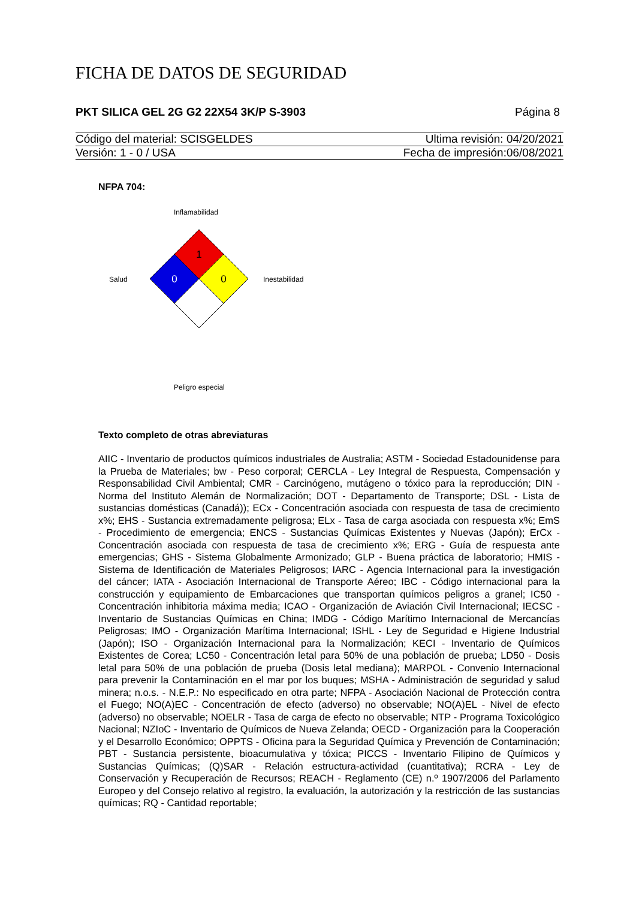FICHA DE DATOS DE SEGURIDAD
PKT SILICA GEL 2G G2 22X54 3K/P S-3903 Página 8
Código del material: SCISGELDES Ultima revisión: 04/20/2021
Versión: 1 - 0 / USA Fecha de impresión:06/08/2021
NFPA 704:
Inflamabilidad
Salud Inestabilidad
Peligro especial
1
0
0
Texto completo de otras abreviaturas
AIIC - Inventario de productos químicos industriales de Australia; ASTM - Sociedad Estadounidense para la Prueba de Materiales; bw - Peso corporal; CERCLA - Ley Integral de Respuesta, Compensación y Responsabilidad Civil Ambiental; CMR - Carcinógeno, mutágeno o tóxico para la reproducción; DIN - Norma del Instituto Alemán de Normalización; DOT - Departamento de Transporte; DSL - Lista de sustancias domésticas (Canadá)); ECx - Concentración asociada con respuesta de tasa de crecimiento x%; EHS - Sustancia extremadamente peligrosa; ELx - Tasa de carga asociada con respuesta x%; EmS - Procedimiento de emergencia; ENCS - Sustancias Químicas Existentes y Nuevas (Japón); ErCx - Concentración asociada con respuesta de tasa de crecimiento x%; ERG - Guía de respuesta ante emergencias; GHS - Sistema Globalmente Armonizado; GLP - Buena práctica de laboratorio; HMIS - Sistema de Identificación de Materiales Peligrosos; IARC - Agencia Internacional para la investigación del cáncer; IATA - Asociación Internacional de Transporte Aéreo; IBC - Código internacional para la construcción y equipamiento de Embarcaciones que transportan químicos peligros a granel; IC50 - Concentración inhibitoria máxima media; ICAO - Organización de Aviación Civil Internacional; IECSC - Inventario de Sustancias Químicas en China; IMDG - Código Marítimo Internacional de Mercancías Peligrosas; IMO - Organización Marítima Internacional; ISHL - Ley de Seguridad e Higiene Industrial (Japón); ISO - Organización Internacional para la Normalización; KECI - Inventario de Químicos Existentes de Corea; LC50 - Concentración letal para 50% de una población de prueba; LD50 - Dosis letal para 50% de una población de prueba (Dosis letal mediana); MARPOL - Convenio Internacional para prevenir la Contaminación en el mar por los buques; MSHA - Administración de seguridad y salud minera; n.o.s. - N.E.P.: No especificado en otra parte; NFPA - Asociación Nacional de Protección contra el Fuego; NO(A)EC - Concentración de efecto (adverso) no observable; NO(A)EL - Nivel de efecto (adverso) no observable; NOELR - Tasa de carga de efecto no observable; NTP - Programa Toxicológico Nacional; NZIoC - Inventario de Químicos de Nueva Zelanda; OECD - Organización para la Cooperación y el Desarrollo Económico; OPPTS - Oficina para la Seguridad Química y Prevención de Contaminación; PBT - Sustancia persistente, bioacumulativa y tóxica; PICCS - Inventario Filipino de Químicos y Sustancias Químicas; (Q)SAR - Relación estructura-actividad (cuantitativa); RCRA - Ley de Conservación y Recuperación de Recursos; REACH - Reglamento (CE) n.º 1907/2006 del Parlamento Europeo y del Consejo relativo al registro, la evaluación, la autorización y la restricción de las sustancias químicas; RQ - Cantidad reportable;